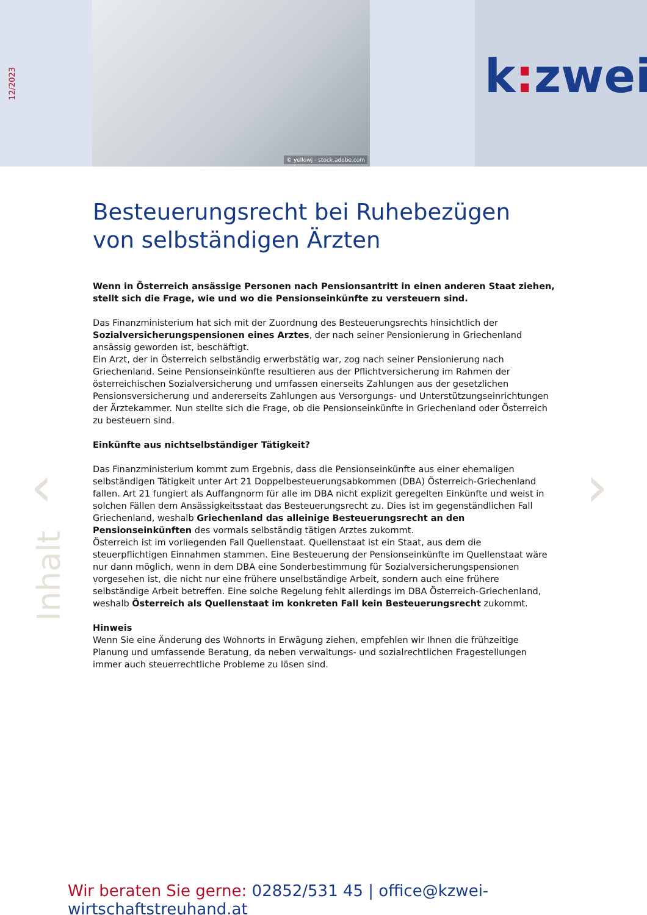12/2023
© yellowj - stock.adobe.com k: zwei
‹ ›
Inhalt
Besteuerungsrecht bei Ruhebezügen von selbständigen Ärzten
Wenn in Österreich ansässige Personen nach Pensionsantritt in einen anderen Staat ziehen, stellt sich die Frage, wie und wo die Pensionseinkünfte zu versteuern sind.
Das Finanzministerium hat sich mit der Zuordnung des Besteuerungsrechts hinsichtlich der Sozialversicherungspensionen eines Arztes, der nach seiner Pensionierung in Griechenland ansässig geworden ist, beschäftigt.
Ein Arzt, der in Österreich selbständig erwerbstätig war, zog nach seiner Pensionierung nach Griechenland. Seine Pensionseinkünfte resultieren aus der Pflichtversicherung im Rahmen der österreichischen Sozialversicherung und umfassen einerseits Zahlungen aus der gesetzlichen Pensionsversicherung und andererseits Zahlungen aus Versorgungs- und Unterstützungseinrichtungen der Ärztekammer. Nun stellte sich die Frage, ob die Pensionseinkünfte in Griechenland oder Österreich zu besteuern sind.
Einkünfte aus nichtselbständiger Tätigkeit?
Das Finanzministerium kommt zum Ergebnis, dass die Pensionseinkünfte aus einer ehemaligen selbständigen Tätigkeit unter Art 21 Doppelbesteuerungsabkommen (DBA) Österreich-Griechenland fallen. Art 21 fungiert als Auffangnorm für alle im DBA nicht explizit geregelten Einkünfte und weist in solchen Fällen dem Ansässigkeitsstaat das Besteuerungsrecht zu. Dies ist im gegenständlichen Fall Griechenland, weshalb Griechenland das alleinige Besteuerungsrecht an den Pensionseinkünften des vormals selbständig tätigen Arztes zukommt.
Österreich ist im vorliegenden Fall Quellenstaat. Quellenstaat ist ein Staat, aus dem die steuerpflichtigen Einnahmen stammen. Eine Besteuerung der Pensionseinkünfte im Quellenstaat wäre nur dann möglich, wenn in dem DBA eine Sonderbestimmung für Sozialversicherungspensionen vorgesehen ist, die nicht nur eine frühere unselbständige Arbeit, sondern auch eine frühere selbständige Arbeit betreffen. Eine solche Regelung fehlt allerdings im DBA Österreich-Griechenland, weshalb Österreich als Quellenstaat im konkreten Fall kein Besteuerungsrecht zukommt.
Hinweis
Wenn Sie eine Änderung des Wohnorts in Erwägung ziehen, empfehlen wir Ihnen die frühzeitige Planung und umfassende Beratung, da neben verwaltungs- und sozialrechtlichen Fragestellungen immer auch steuerrechtliche Probleme zu lösen sind.
Wir beraten Sie gerne: 02852/531 45 | office@kzwei-wirtschaftstreuhand.at